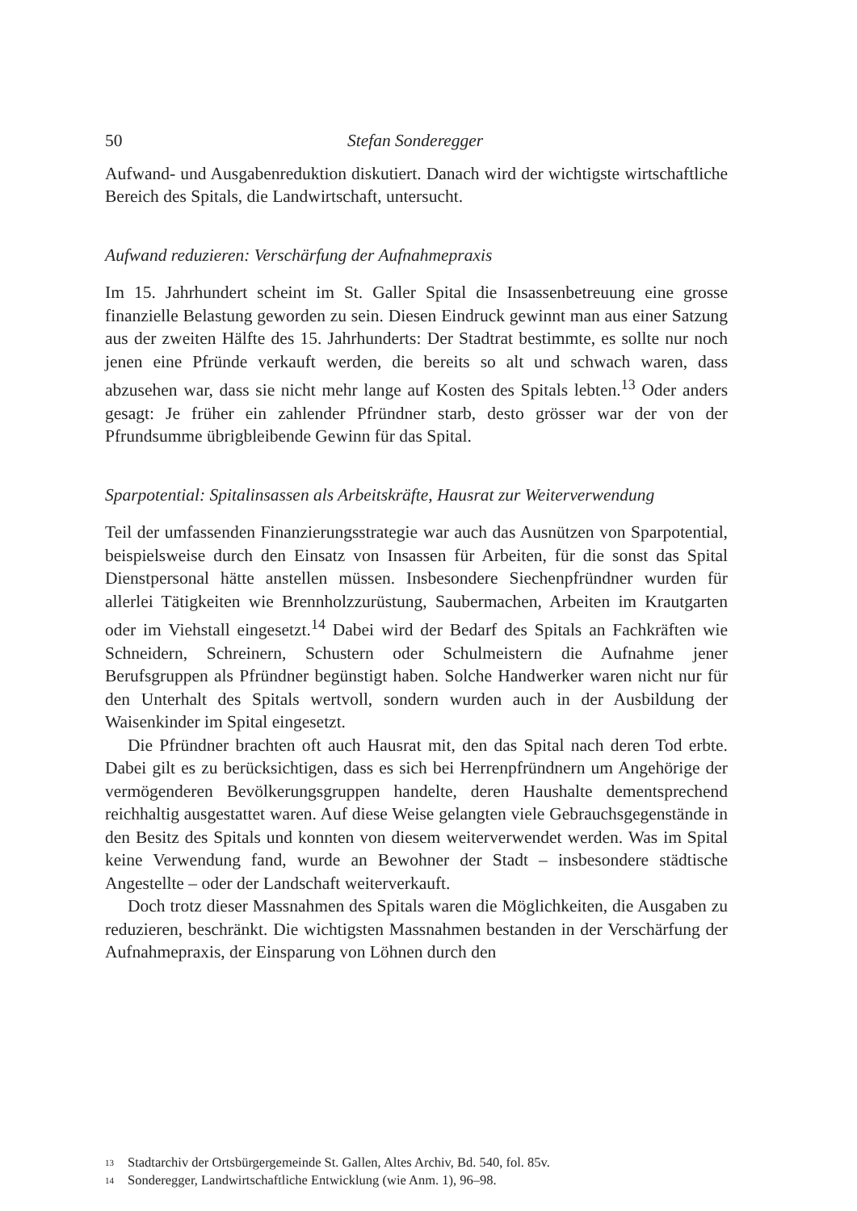50 Stefan Sonderegger
Aufwand- und Ausgabenreduktion diskutiert. Danach wird der wichtigste wirtschaftliche Bereich des Spitals, die Landwirtschaft, untersucht.
Aufwand reduzieren: Verschärfung der Aufnahmepraxis
Im 15. Jahrhundert scheint im St. Galler Spital die Insassenbetreuung eine grosse finanzielle Belastung geworden zu sein. Diesen Eindruck gewinnt man aus einer Satzung aus der zweiten Hälfte des 15. Jahrhunderts: Der Stadtrat bestimmte, es sollte nur noch jenen eine Pfründe verkauft werden, die bereits so alt und schwach waren, dass abzusehen war, dass sie nicht mehr lange auf Kosten des Spitals lebten.<sup>13</sup> Oder anders gesagt: Je früher ein zahlender Pfründner starb, desto grösser war der von der Pfrundsumme übrigbleibende Gewinn für das Spital.
Sparpotential: Spitalinsassen als Arbeitskräfte, Hausrat zur Weiterverwendung
Teil der umfassenden Finanzierungsstrategie war auch das Ausnützen von Sparpotential, beispielsweise durch den Einsatz von Insassen für Arbeiten, für die sonst das Spital Dienstpersonal hätte anstellen müssen. Insbesondere Siechenpfründner wurden für allerlei Tätigkeiten wie Brennholzzurüstung, Saubermachen, Arbeiten im Krautgarten oder im Viehstall eingesetzt.<sup>14</sup> Dabei wird der Bedarf des Spitals an Fachkräften wie Schneidern, Schreinern, Schustern oder Schulmeistern die Aufnahme jener Berufsgruppen als Pfründner begünstigt haben. Solche Handwerker waren nicht nur für den Unterhalt des Spitals wertvoll, sondern wurden auch in der Ausbildung der Waisenkinder im Spital eingesetzt.
Die Pfründner brachten oft auch Hausrat mit, den das Spital nach deren Tod erbte. Dabei gilt es zu berücksichtigen, dass es sich bei Herrenpfründnern um Angehörige der vermögenderen Bevölkerungsgruppen handelte, deren Haushalte dementsprechend reichhaltig ausgestattet waren. Auf diese Weise gelangten viele Gebrauchsgegenstände in den Besitz des Spitals und konnten von diesem weiterverwendet werden. Was im Spital keine Verwendung fand, wurde an Bewohner der Stadt – insbesondere städtische Angestellte – oder der Landschaft weiterverkauft.
Doch trotz dieser Massnahmen des Spitals waren die Möglichkeiten, die Ausgaben zu reduzieren, beschränkt. Die wichtigsten Massnahmen bestanden in der Verschärfung der Aufnahmepraxis, der Einsparung von Löhnen durch den
13 Stadtarchiv der Ortsbürgergemeinde St. Gallen, Altes Archiv, Bd. 540, fol. 85v.
14 Sonderegger, Landwirtschaftliche Entwicklung (wie Anm. 1), 96–98.